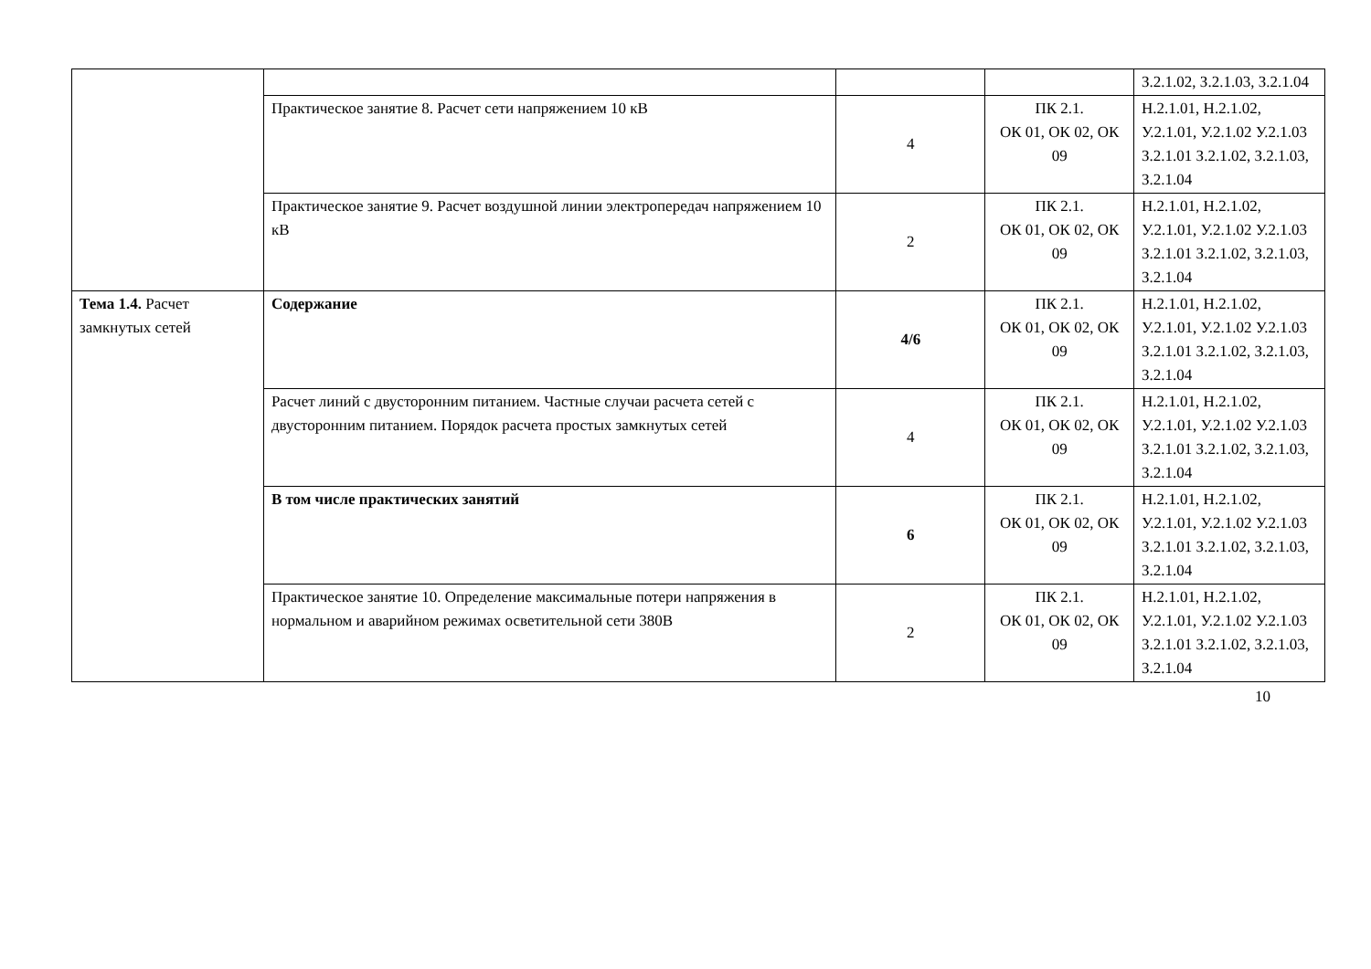| | | | | З.2.1.02, З.2.1.03, З.2.1.04 |
| | Практическое занятие 8. Расчет сети напряжением 10 кВ | 4 | ПК 2.1. ОК 01, ОК 02, ОК 09 | Н.2.1.01, Н.2.1.02, У.2.1.01, У.2.1.02 У.2.1.03 З.2.1.01 З.2.1.02, З.2.1.03, З.2.1.04 |
| | Практическое занятие 9. Расчет воздушной линии электропередач напряжением 10 кВ | 2 | ПК 2.1. ОК 01, ОК 02, ОК 09 | Н.2.1.01, Н.2.1.02, У.2.1.01, У.2.1.02 У.2.1.03 З.2.1.01 З.2.1.02, З.2.1.03, З.2.1.04 |
| Тема 1.4. Расчет замкнутых сетей | Содержание | 4/6 | ПК 2.1. ОК 01, ОК 02, ОК 09 | Н.2.1.01, Н.2.1.02, У.2.1.01, У.2.1.02 У.2.1.03 З.2.1.01 З.2.1.02, З.2.1.03, З.2.1.04 |
| | Расчет линий с двусторонним питанием. Частные случаи расчета сетей с двусторонним питанием. Порядок расчета простых замкнутых сетей | 4 | ПК 2.1. ОК 01, ОК 02, ОК 09 | Н.2.1.01, Н.2.1.02, У.2.1.01, У.2.1.02 У.2.1.03 З.2.1.01 З.2.1.02, З.2.1.03, З.2.1.04 |
| | В том числе практических занятий | 6 | ПК 2.1. ОК 01, ОК 02, ОК 09 | Н.2.1.01, Н.2.1.02, У.2.1.01, У.2.1.02 У.2.1.03 З.2.1.01 З.2.1.02, З.2.1.03, З.2.1.04 |
| | Практическое занятие 10. Определение максимальные потери напряжения в нормальном и аварийном режимах осветительной сети 380В | 2 | ПК 2.1. ОК 01, ОК 02, ОК 09 | Н.2.1.01, Н.2.1.02, У.2.1.01, У.2.1.02 У.2.1.03 З.2.1.01 З.2.1.02, З.2.1.03, З.2.1.04 |
10